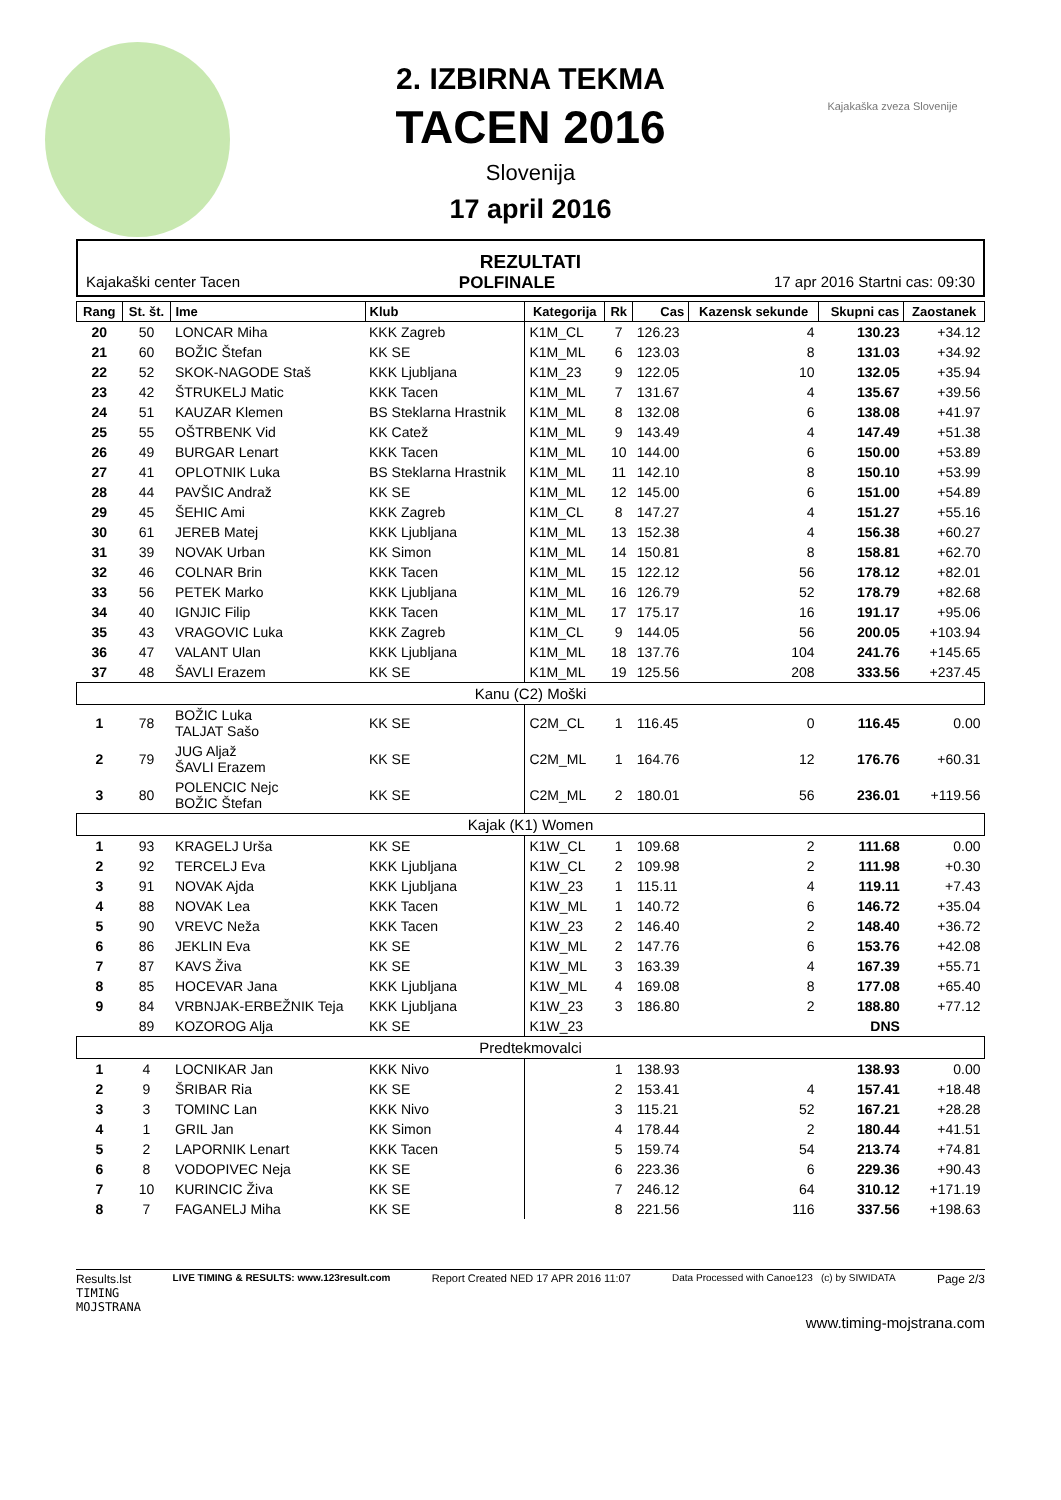Kajakaška zveza Slovenije
2. IZBIRNA TEKMA
TACEN 2016
Slovenija
17 april 2016
REZULTATI
Kajakaški center Tacen POLFINALE 17 apr 2016 Startni cas: 09:30
| Rang | St. št. | Ime | Klub | Kategorija | Rk | Cas | Kazensk sekunde | Skupni cas | Zaostanek |
| --- | --- | --- | --- | --- | --- | --- | --- | --- | --- |
| 20 | 50 | LONCAR Miha | KKK Zagreb | K1M_CL | 7 | 126.23 | 4 | 130.23 | +34.12 |
| 21 | 60 | BOŽIC Štefan | KK SE | K1M_ML | 6 | 123.03 | 8 | 131.03 | +34.92 |
| 22 | 52 | SKOK-NAGODE Staš | KKK Ljubljana | K1M_23 | 9 | 122.05 | 10 | 132.05 | +35.94 |
| 23 | 42 | ŠTRUKELJ Matic | KKK Tacen | K1M_ML | 7 | 131.67 | 4 | 135.67 | +39.56 |
| 24 | 51 | KAUZAR Klemen | BS Steklarna Hrastnik | K1M_ML | 8 | 132.08 | 6 | 138.08 | +41.97 |
| 25 | 55 | OŠTRBENK Vid | KK Catež | K1M_ML | 9 | 143.49 | 4 | 147.49 | +51.38 |
| 26 | 49 | BURGAR Lenart | KKK Tacen | K1M_ML | 10 | 144.00 | 6 | 150.00 | +53.89 |
| 27 | 41 | OPLOTNIK Luka | BS Steklarna Hrastnik | K1M_ML | 11 | 142.10 | 8 | 150.10 | +53.99 |
| 28 | 44 | PAVŠIC Andraž | KK SE | K1M_ML | 12 | 145.00 | 6 | 151.00 | +54.89 |
| 29 | 45 | ŠEHIC Ami | KKK Zagreb | K1M_CL | 8 | 147.27 | 4 | 151.27 | +55.16 |
| 30 | 61 | JEREB Matej | KKK Ljubljana | K1M_ML | 13 | 152.38 | 4 | 156.38 | +60.27 |
| 31 | 39 | NOVAK Urban | KK Simon | K1M_ML | 14 | 150.81 | 8 | 158.81 | +62.70 |
| 32 | 46 | COLNAR Brin | KKK Tacen | K1M_ML | 15 | 122.12 | 56 | 178.12 | +82.01 |
| 33 | 56 | PETEK Marko | KKK Ljubljana | K1M_ML | 16 | 126.79 | 52 | 178.79 | +82.68 |
| 34 | 40 | IGNJIC Filip | KKK Tacen | K1M_ML | 17 | 175.17 | 16 | 191.17 | +95.06 |
| 35 | 43 | VRAGOVIC Luka | KKK Zagreb | K1M_CL | 9 | 144.05 | 56 | 200.05 | +103.94 |
| 36 | 47 | VALANT Ulan | KKK Ljubljana | K1M_ML | 18 | 137.76 | 104 | 241.76 | +145.65 |
| 37 | 48 | ŠAVLI Erazem | KK SE | K1M_ML | 19 | 125.56 | 208 | 333.56 | +237.45 |
| Kanu (C2) Moški | | | | | | | | | |
| 1 | 78 | BOŽIC Luka TALJAT Sašo | KK SE | C2M_CL | 1 | 116.45 | 0 | 116.45 | 0.00 |
| 2 | 79 | JUG Aljaž ŠAVLI Erazem | KK SE | C2M_ML | 1 | 164.76 | 12 | 176.76 | +60.31 |
| 3 | 80 | POLENCIC Nejc BOŽIC Štefan | KK SE | C2M_ML | 2 | 180.01 | 56 | 236.01 | +119.56 |
| Kajak (K1) Women | | | | | | | | | |
| 1 | 93 | KRAGELJ Urša | KK SE | K1W_CL | 1 | 109.68 | 2 | 111.68 | 0.00 |
| 2 | 92 | TERCELJ Eva | KKK Ljubljana | K1W_CL | 2 | 109.98 | 2 | 111.98 | +0.30 |
| 3 | 91 | NOVAK Ajda | KKK Ljubljana | K1W_23 | 1 | 115.11 | 4 | 119.11 | +7.43 |
| 4 | 88 | NOVAK Lea | KKK Tacen | K1W_ML | 1 | 140.72 | 6 | 146.72 | +35.04 |
| 5 | 90 | VREVC Neža | KKK Tacen | K1W_23 | 2 | 146.40 | 2 | 148.40 | +36.72 |
| 6 | 86 | JEKLIN Eva | KK SE | K1W_ML | 2 | 147.76 | 6 | 153.76 | +42.08 |
| 7 | 87 | KAVS Živa | KK SE | K1W_ML | 3 | 163.39 | 4 | 167.39 | +55.71 |
| 8 | 85 | HOCEVAR Jana | KKK Ljubljana | K1W_ML | 4 | 169.08 | 8 | 177.08 | +65.40 |
| 9 | 84 | VRBNJAK-ERBEŽNIK Teja | KKK Ljubljana | K1W_23 | 3 | 186.80 | 2 | 188.80 | +77.12 |
| | 89 | KOZOROG Alja | KK SE | K1W_23 | | | | DNS | |
| Predtekmovalci | | | | | | | | | |
| 1 | 4 | LOCNIKAR Jan | KKK Nivo | | 1 | 138.93 | | 138.93 | 0.00 |
| 2 | 9 | ŠRIBAR Ria | KK SE | | 2 | 153.41 | 4 | 157.41 | +18.48 |
| 3 | 3 | TOMINC Lan | KKK Nivo | | 3 | 115.21 | 52 | 167.21 | +28.28 |
| 4 | 1 | GRIL Jan | KK Simon | | 4 | 178.44 | 2 | 180.44 | +41.51 |
| 5 | 2 | LAPORNIK Lenart | KKK Tacen | | 5 | 159.74 | 54 | 213.74 | +74.81 |
| 6 | 8 | VODOPIVEC Neja | KK SE | | 6 | 223.36 | 6 | 229.36 | +90.43 |
| 7 | 10 | KURINCIC Živa | KK SE | | 7 | 246.12 | 64 | 310.12 | +171.19 |
| 8 | 7 | FAGANELJ Miha | KK SE | | 8 | 221.56 | 116 | 337.56 | +198.63 |
Results.lst LIVE TIMING & RESULTS: www.123result.com Report Created NED 17 APR 2016 11:07 Data Processed with Canoe123 (c) by SIWIDATA Page 2/3
TIMING
MOJSTRANA
www.timing-mojstrana.com